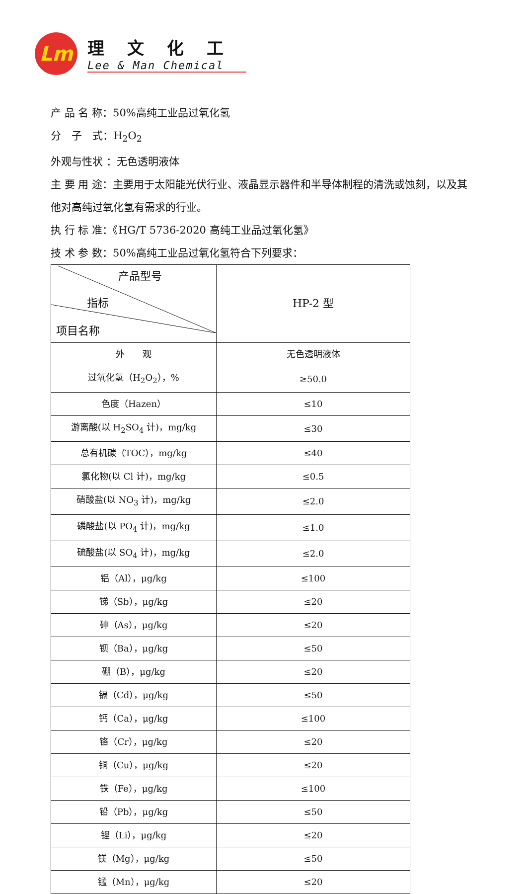Lm
理文化工
Lee & Man Chemical
产 品 名 称：50%高纯工业品过氧化氢
分　子　式：H<sub>2</sub>O<sub>2</sub>
外观与性状 ：无色透明液体
主 要 用 途：主要用于太阳能光伏行业、液晶显示器件和半导体制程的清洗或蚀刻，以及其他对高纯过氧化氢有需求的行业。
执 行 标 准：《HG/T 5736-2020 高纯工业品过氧化氢》
技 术 参 数：50%高纯工业品过氧化氢符合下列要求：
| 产品型号 指标 项目名称 | HP-2 型 |
| 外 观 | 无色透明液体 |
| 过氧化氢（H<sub>2</sub>O<sub>2</sub>），% | ≥50.0 |
| 色度（Hazen） | ≤10 |
| 游离酸(以 H<sub>2</sub>SO<sub>4</sub> 计)，mg/kg | ≤30 |
| 总有机碳（TOC），mg/kg | ≤40 |
| 氯化物(以 Cl 计)，mg/kg | ≤0.5 |
| 硝酸盐(以 NO<sub>3</sub> 计)，mg/kg | ≤2.0 |
| 磷酸盐(以 PO<sub>4</sub> 计)，mg/kg | ≤1.0 |
| 硫酸盐(以 SO<sub>4</sub> 计)，mg/kg | ≤2.0 |
| 铝（Al），μg/kg | ≤100 |
| 锑（Sb），μg/kg | ≤20 |
| 砷（As），μg/kg | ≤20 |
| 钡（Ba），μg/kg | ≤50 |
| 硼（B），μg/kg | ≤20 |
| 镉（Cd），μg/kg | ≤50 |
| 钙（Ca），μg/kg | ≤100 |
| 铬（Cr），μg/kg | ≤20 |
| 铜（Cu），μg/kg | ≤20 |
| 铁（Fe），μg/kg | ≤100 |
| 铅（Pb），μg/kg | ≤50 |
| 锂（Li），μg/kg | ≤20 |
| 镁（Mg），μg/kg | ≤50 |
| 锰（Mn），μg/kg | ≤20 |